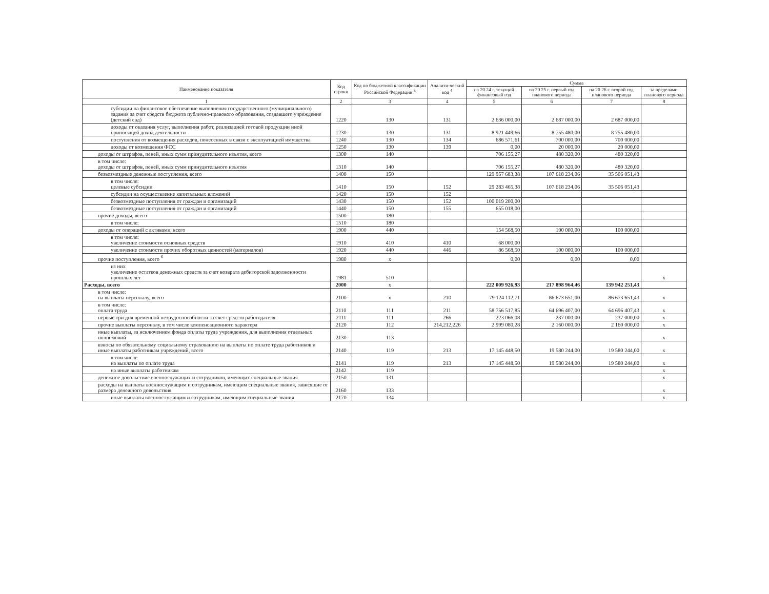| Наименование показателя | Код строки | Код по бюджетной классификации Российской Федерации <sup>3</sup> | Аналити-ческий код <sup>4</sup> | Сумма | | | |
| --- | --- | --- | --- | --- | --- | --- | --- |
| | | | | на 20 24 г. текущий финансовый год | на 20 25 г. первый год планового периода | на 20 26 г. второй год планового периода | за пределами планового периода |
| 1 | 2 | 3 | 4 | 5 | 6 | 7 | 8 |
| субсидии на финансовое обеспечение выполнения государственного (муниципального) задания за счет средств бюджета публично-правового образования, создавшего учреждение (детский сад) | 1220 | 130 | 131 | 2 636 000,00 | 2 687 000,00 | 2 687 000,00 | |
| доходы от оказания услуг, выполнения работ, реализацией готовой продукции иной приносящей доход деятельности | 1230 | 130 | 131 | 8 921 449,66 | 8 755 480,00 | 8 755 480,00 | |
| поступления от возмещения расходов, понесенных в связи с эксплуатацией имущества | 1240 | 130 | 134 | 686 571,61 | 700 000,00 | 700 000,00 | |
| доходы от возмещения ФСС | 1250 | 130 | 139 | 0,00 | 20 000,00 | 20 000,00 | |
| доходы от штрафов, пеней, иных сумм принудительного изъятия, всего | 1300 | 140 | | 706 155,27 | 480 320,00 | 480 320,00 | |
| в том числе: доходы от штрафов, пеней, иных сумм принудительного изъятия | 1310 | 140 | | 706 155,27 | 480 320,00 | 480 320,00 | |
| безвозмездные денежные поступления, всего | 1400 | 150 | | 129 957 683,38 | 107 618 234,06 | 35 506 051,43 | |
| в том числе: целевые субсидии | 1410 | 150 | 152 | 29 283 465,38 | 107 618 234,06 | 35 506 051,43 | |
| субсидии на осуществление капитальных вложений | 1420 | 150 | 152 | | | | |
| безвозмездные поступления от граждан и организаций | 1430 | 150 | 152 | 100 019 200,00 | | | |
| безвозмездные поступления от граждан и организаций | 1440 | 150 | 155 | 655 018,00 | | | |
| прочие доходы, всего | 1500 | 180 | | | | | |
| в том числе: | 1510 | 180 | | | | | |
| доходы от операций с активами, всего | 1900 | 440 | | 154 568,50 | 100 000,00 | 100 000,00 | |
| в том числе: увеличение стоимости основных средств | 1910 | 410 | 410 | 68 000,00 | | | |
| увеличение стоимости прочих оборотных ценностей (материалов) | 1920 | 440 | 446 | 86 568,50 | 100 000,00 | 100 000,00 | |
| прочие поступления, всего <sup>6</sup> | 1980 | x | | 0,00 | 0,00 | 0,00 | |
| из них увеличение остатков денежных средств за счет возврата дебиторской задолженности прошлых лет | 1981 | 510 | | | | | x |
| Расходы, всего | 2000 | x | | 222 009 926,93 | 217 898 964,46 | 139 942 251,43 | |
| в том числе: на выплаты персоналу, всего | 2100 | x | 210 | 79 124 112,71 | 86 673 651,00 | 86 673 651,43 | x |
| в том числе: оплата труда | 2110 | 111 | 211 | 58 756 517,85 | 64 696 407,00 | 64 696 407,43 | x |
| первые три дня временной нетрудоспособности за счет средств работодателя | 2111 | 111 | 266 | 223 066,08 | 237 000,00 | 237 000,00 | x |
| прочие выплаты персоналу, в том числе компенсационного характера | 2120 | 112 | 214,212,226 | 2 999 080,28 | 2 160 000,00 | 2 160 000,00 | x |
| иные выплаты, за исключением фонда оплаты труда учреждения, для выполнения отдельных полномочий | 2130 | 113 | | | | | x |
| взносы по обязательному социальному страхованию на выплаты по оплате труда работников и иные выплаты работникам учреждений, всего | 2140 | 119 | 213 | 17 145 448,50 | 19 580 244,00 | 19 580 244,00 | x |
| в том числе на выплаты по оплате труда | 2141 | 119 | 213 | 17 145 448,50 | 19 580 244,00 | 19 580 244,00 | x |
| на иные выплаты работникам | 2142 | 119 | | | | | x |
| денежное довольствие военнослужащих и сотрудников, имеющих специальные звания | 2150 | 131 | | | | | x |
| расходы на выплаты военнослужащим и сотрудникам, имеющим специальные звания, зависящие от размера денежного довольствия | 2160 | 133 | | | | | x |
| иные выплаты военнослужащим и сотрудникам, имеющим специальные звания | 2170 | 134 | | | | | x |